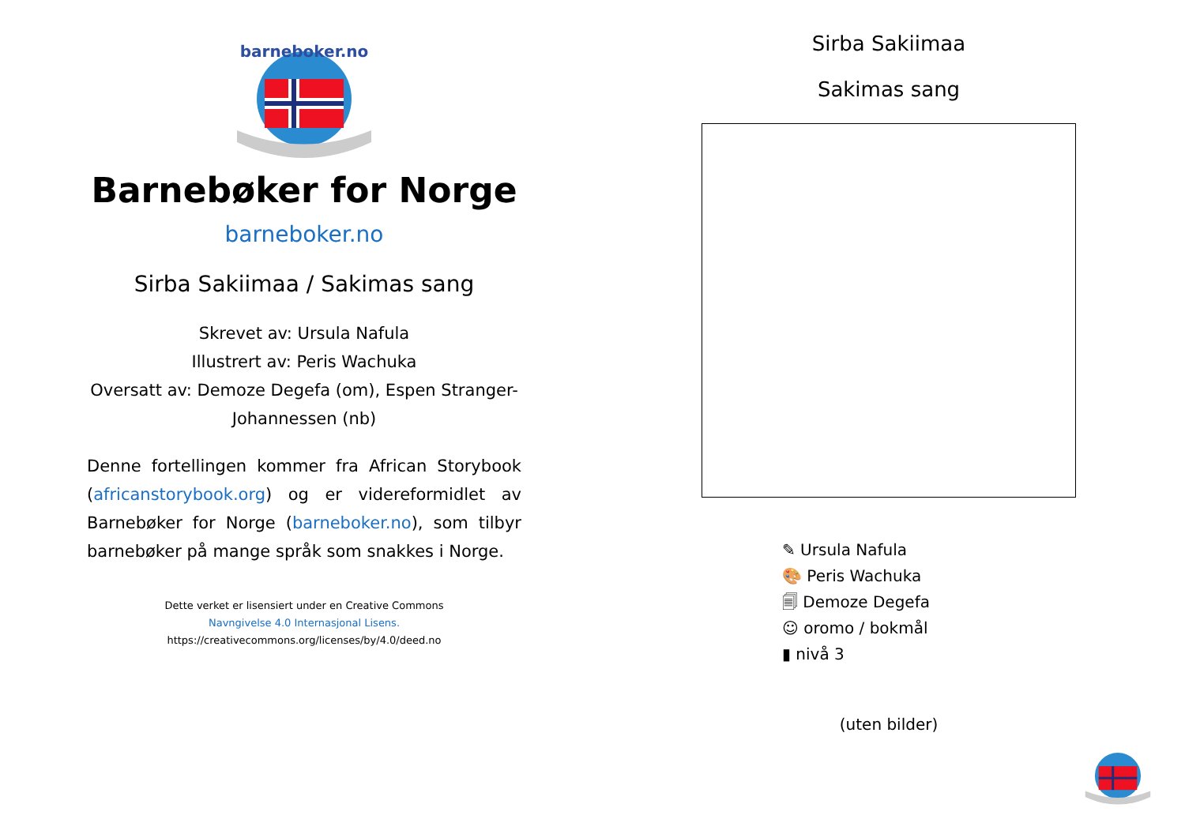barneboker.no
Barnebøker for Norge
barneboker.no
Sirba Sakiimaa / Sakimas sang
Skrevet av: Ursula Nafula
Illustrert av: Peris Wachuka
Oversatt av: Demoze Degefa (om), Espen Stranger-Johannessen (nb)
Denne fortellingen kommer fra African Storybook (africanstorybook.org) og er videreformidlet av Barnebøker for Norge (barneboker.no), som tilbyr barnebøker på mange språk som snakkes i Norge.
Dette verket er lisensiert under en Creative Commons
Navngivelse 4.0 Internasjonal Lisens.
https://creativecommons.org/licenses/by/4.0/deed.no
Sirba Sakiimaa
Sakimas sang
✎ Ursula Nafula
🎨 Peris Wachuka
🗐 Demoze Degefa
☺ oromo / bokmål
▮ nivå 3
(uten bilder)